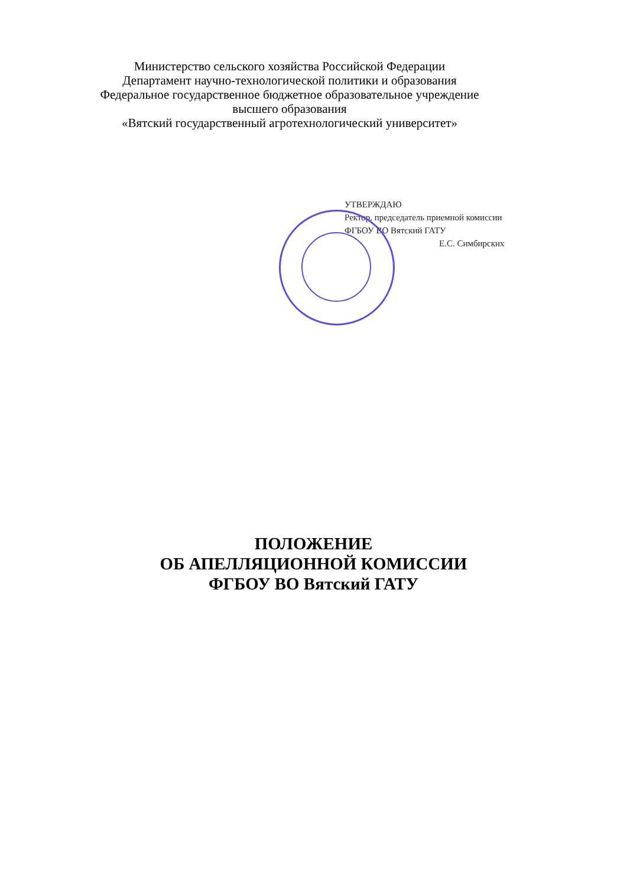Министерство сельского хозяйства Российской Федерации
Департамент научно-технологической политики и образования
Федеральное государственное бюджетное образовательное учреждение
высшего образования
«Вятский государственный агротехнологический университет»
УТВЕРЖДАЮ
Ректор, председатель приемной комиссии
ФГБОУ ВО Вятский ГАТУ
Е.С. Симбирских
ПОЛОЖЕНИЕ
ОБ АПЕЛЛЯЦИОННОЙ КОМИССИИ
ФГБОУ ВО Вятский ГАТУ